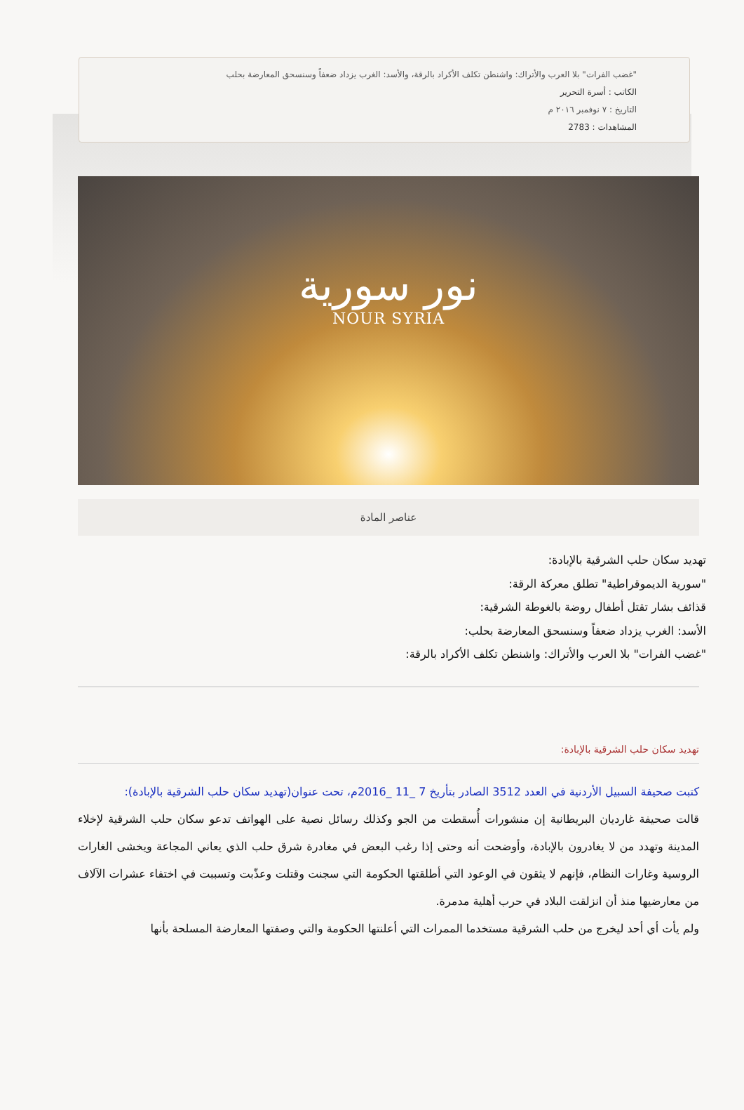"غضب الفرات" بلا العرب والأتراك: واشنطن تكلف الأكراد بالرقة، والأسد: الغرب يزداد ضعفاً وسنسحق المعارضة بحلب
الكاتب : أسرة التحرير
التاريخ : ٧ نوفمبر ٢٠١٦ م
المشاهدات : 2783
نور سورية
NOUR SYRIA
عناصر المادة
تهديد سكان حلب الشرقية بالإبادة:
"سورية الديموقراطية" تطلق معركة الرقة:
قذائف بشار تقتل أطفال روضة بالغوطة الشرقية:
الأسد: الغرب يزداد ضعفاً وسنسحق المعارضة بحلب:
"غضب الفرات" بلا العرب والأتراك: واشنطن تكلف الأكراد بالرقة:
تهديد سكان حلب الشرقية بالإبادة:
كتبت صحيفة السبيل الأردنية في العدد 3512 الصادر بتأريخ 7 _11 _2016م، تحت عنوان(تهديد سكان حلب الشرقية بالإبادة):
قالت صحيفة غارديان البريطانية إن منشورات أُسقطت من الجو وكذلك رسائل نصية على الهواتف تدعو سكان حلب الشرقية لإخلاء المدينة وتهدد من لا يغادرون بالإبادة، وأوضحت أنه وحتى إذا رغب البعض في مغادرة شرق حلب الذي يعاني المجاعة ويخشى الغارات الروسية وغارات النظام، فإنهم لا يثقون في الوعود التي أطلقتها الحكومة التي سجنت وقتلت وعذّبت وتسببت في اختفاء عشرات الآلاف من معارضيها منذ أن انزلقت البلاد في حرب أهلية مدمرة.
ولم يأت أي أحد ليخرج من حلب الشرقية مستخدما الممرات التي أعلنتها الحكومة والتي وصفتها المعارضة المسلحة بأنها